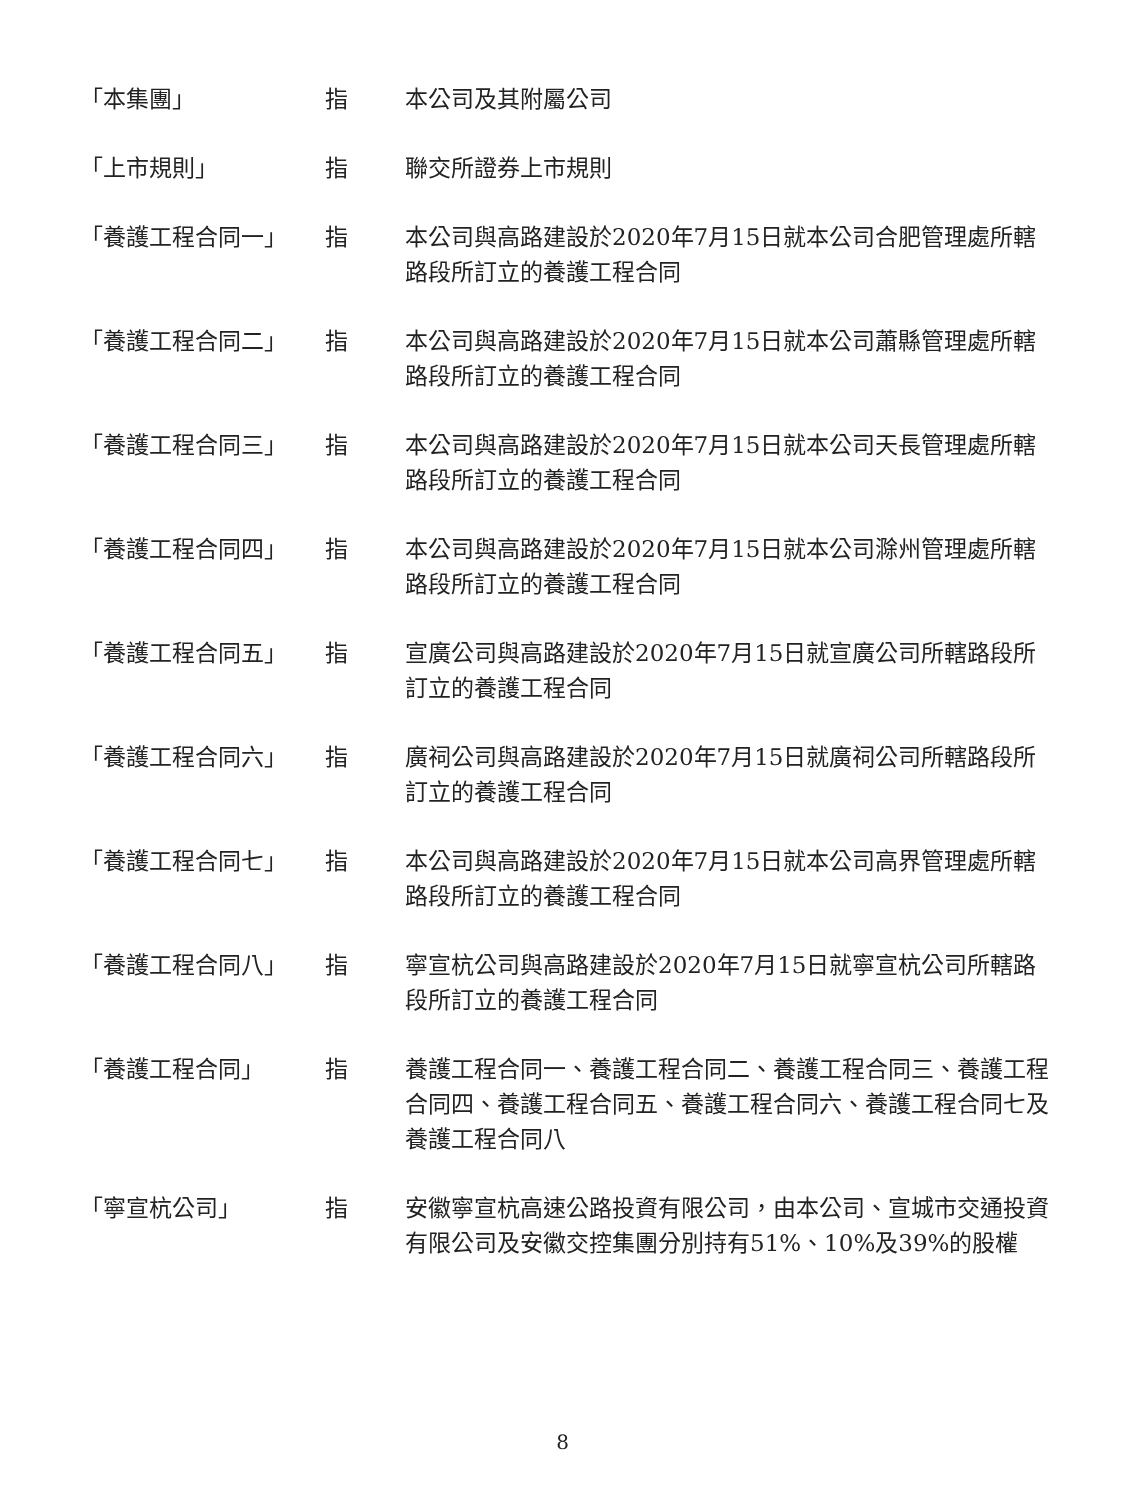| 「本集團」 | 指 | 本公司及其附屬公司 |
| 「上市規則」 | 指 | 聯交所證券上市規則 |
| 「養護工程合同一」 | 指 | 本公司與高路建設於2020年7月15日就本公司合肥管理處所轄路段所訂立的養護工程合同 |
| 「養護工程合同二」 | 指 | 本公司與高路建設於2020年7月15日就本公司蕭縣管理處所轄路段所訂立的養護工程合同 |
| 「養護工程合同三」 | 指 | 本公司與高路建設於2020年7月15日就本公司天長管理處所轄路段所訂立的養護工程合同 |
| 「養護工程合同四」 | 指 | 本公司與高路建設於2020年7月15日就本公司滁州管理處所轄路段所訂立的養護工程合同 |
| 「養護工程合同五」 | 指 | 宣廣公司與高路建設於2020年7月15日就宣廣公司所轄路段所訂立的養護工程合同 |
| 「養護工程合同六」 | 指 | 廣祠公司與高路建設於2020年7月15日就廣祠公司所轄路段所訂立的養護工程合同 |
| 「養護工程合同七」 | 指 | 本公司與高路建設於2020年7月15日就本公司高界管理處所轄路段所訂立的養護工程合同 |
| 「養護工程合同八」 | 指 | 寧宣杭公司與高路建設於2020年7月15日就寧宣杭公司所轄路段所訂立的養護工程合同 |
| 「養護工程合同」 | 指 | 養護工程合同一、養護工程合同二、養護工程合同三、養護工程合同四、養護工程合同五、養護工程合同六、養護工程合同七及養護工程合同八 |
| 「寧宣杭公司」 | 指 | 安徽寧宣杭高速公路投資有限公司，由本公司、宣城市交通投資有限公司及安徽交控集團分別持有51%、10%及39%的股權 |
8